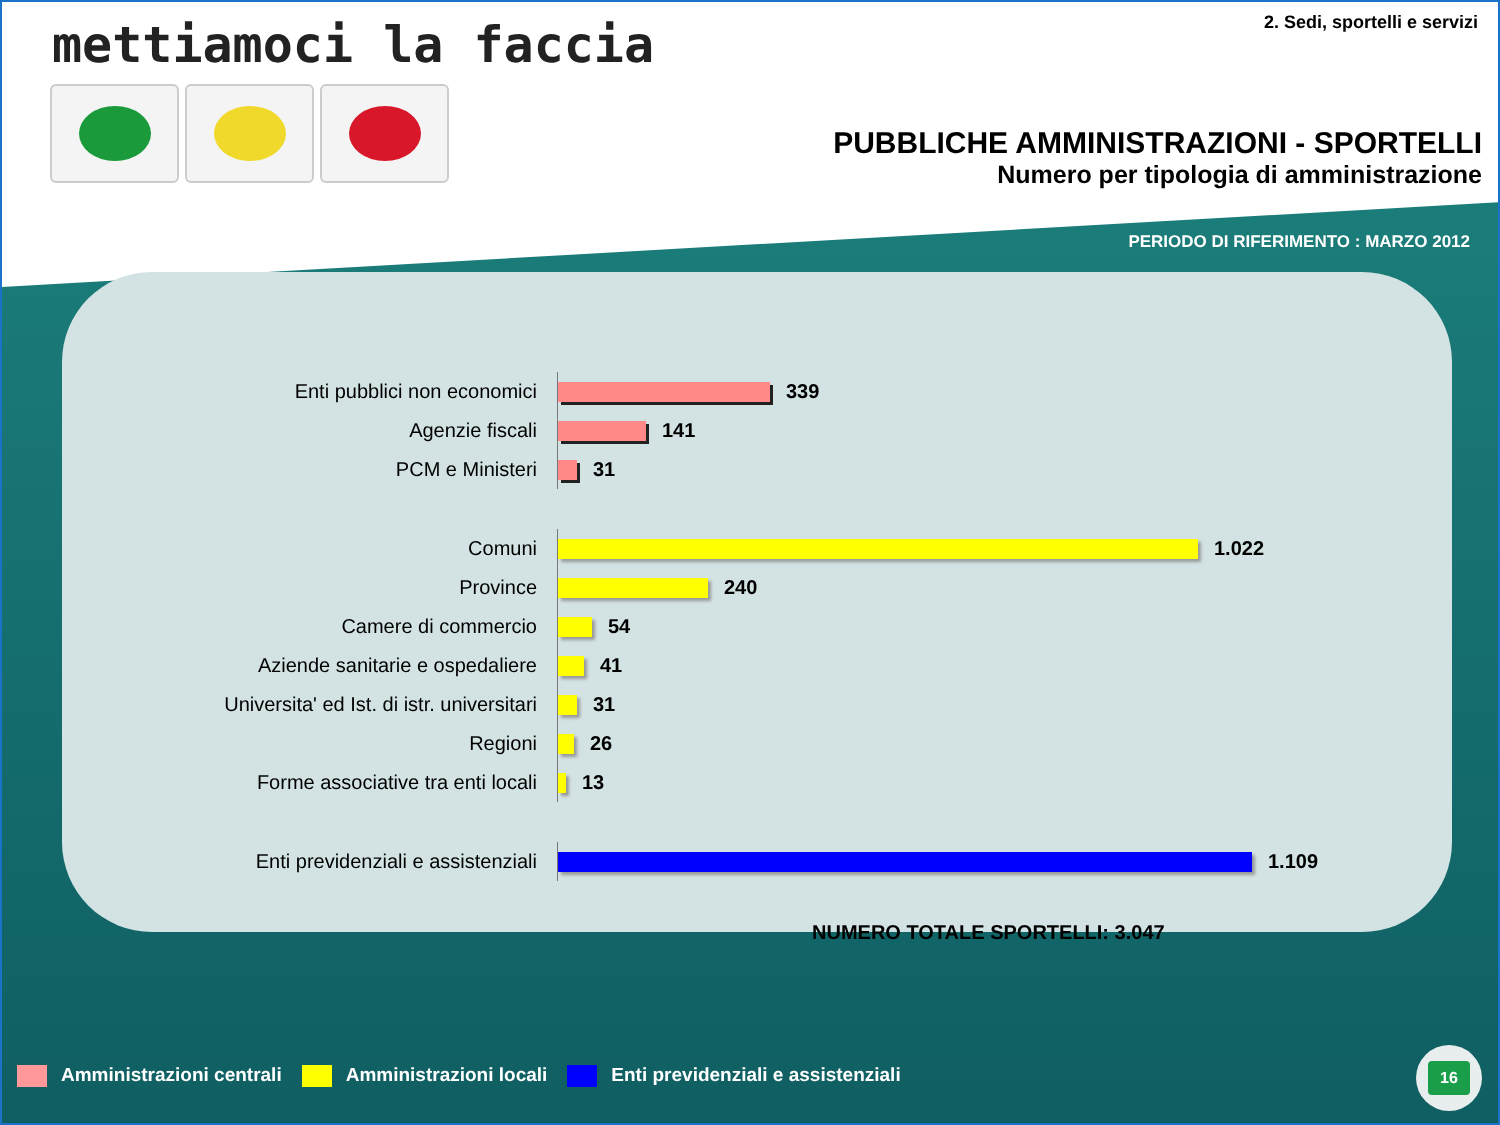mettiamoci la faccia 2. Sedi, sportelli e servizi
PUBBLICHE AMMINISTRAZIONI - SPORTELLI
Numero per tipologia di amministrazione
PERIODO DI RIFERIMENTO : MARZO 2012
Enti pubblici non economici
339
Agenzie fiscali
141
PCM e Ministeri
31
Comuni
1.022
Province
240
Camere di commercio
54
Aziende sanitarie e ospedaliere
41
Universita' ed Ist. di istr. universitari
31
Regioni
26
Forme associative tra enti locali
13
Enti previdenziali e assistenziali
1.109
NUMERO TOTALE SPORTELLI: 3.047
Amministrazioni centrali Amministrazioni locali Enti previdenziali e assistenziali
16